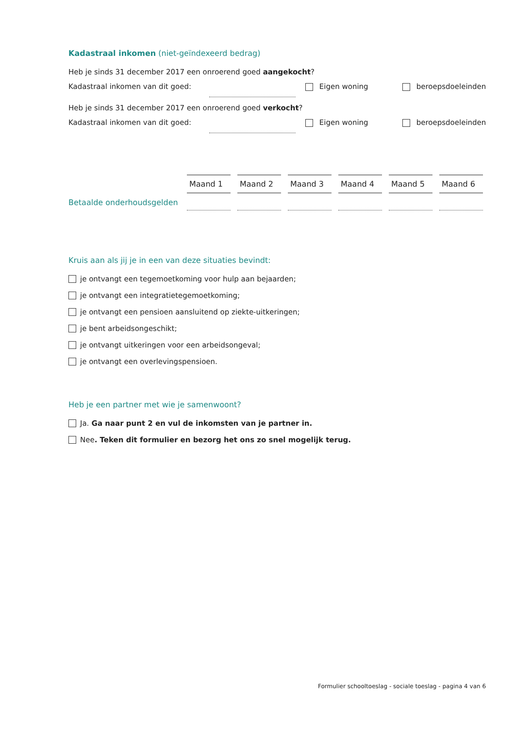Kadastraal inkomen (niet-geïndexeerd bedrag)
Heb je sinds 31 december 2017 een onroerend goed aangekocht?
Kadastraal inkomen van dit goed: Eigen woning beroepsdoeleinden
Heb je sinds 31 december 2017 een onroerend goed verkocht?
Kadastraal inkomen van dit goed: Eigen woning beroepsdoeleinden
| Maand 1 | Maand 2 | Maand 3 | Maand 4 | Maand 5 | Maand 6 |
| --- | --- | --- | --- | --- | --- |
Betaalde onderhoudsgelden
Kruis aan als jij je in een van deze situaties bevindt:
je ontvangt een tegemoetkoming voor hulp aan bejaarden;
je ontvangt een integratietegemoetkoming;
je ontvangt een pensioen aansluitend op ziekte-uitkeringen;
je bent arbeidsongeschikt;
je ontvangt uitkeringen voor een arbeidsongeval;
je ontvangt een overlevingspensioen.
Heb je een partner met wie je samenwoont?
Ja. Ga naar punt 2 en vul de inkomsten van je partner in.
Nee. Teken dit formulier en bezorg het ons zo snel mogelijk terug.
Formulier schooltoeslag - sociale toeslag - pagina 4 van 6